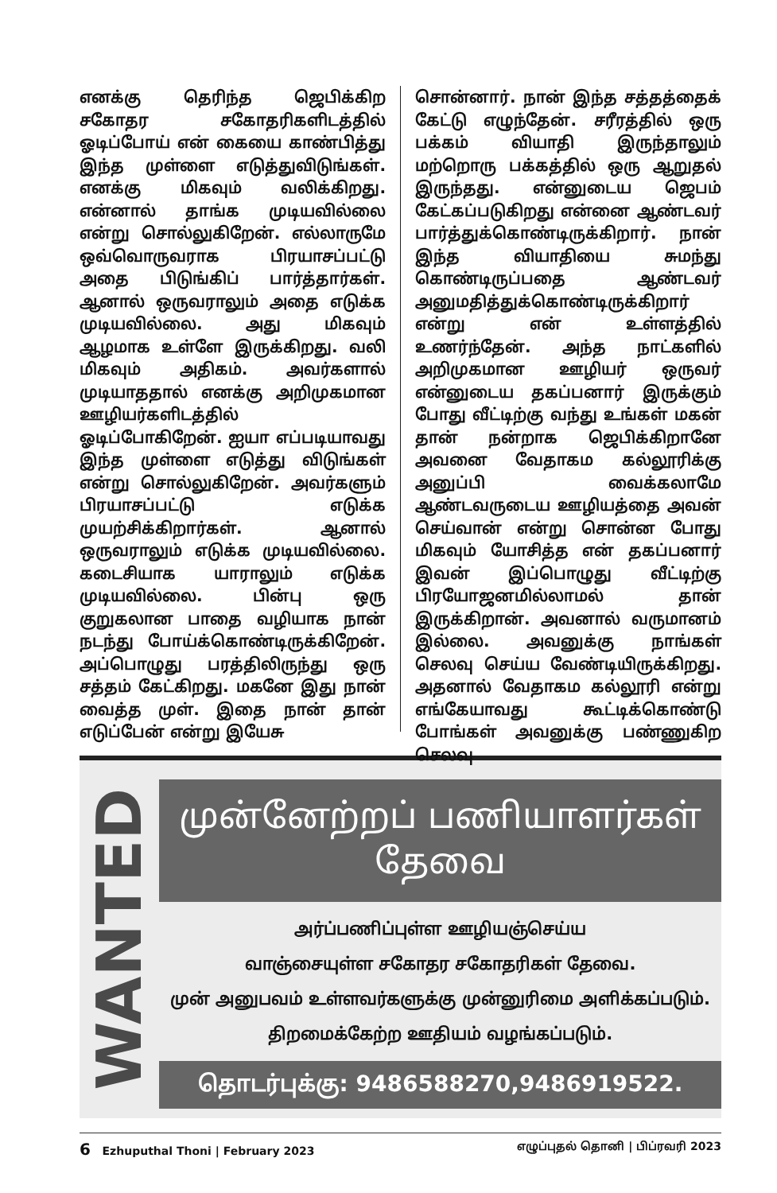எனக்கு தெரிந்த ஜெபிக்கிற சகோதர சகோதரிகளிடத்தில் ஓடிப்போய் என் கையை காண்பித்து இந்த முள்ளை எடுத்துவிடுங்கள். எனக்கு மிகவும் வலிக்கிறது. என்னால் தாங்க முடியவில்லை என்று சொல்லுகிறேன். எல்லாருமே ஒவ்வொருவராக பிரயாசப்பட்டு அதை பிடுங்கிப் பார்த்தார்கள். ஆனால் ஒருவராலும் அதை எடுக்க முடியவில்லை. அது மிகவும் ஆழமாக உள்ளே இருக்கிறது. வலி மிகவும் அதிகம். அவர்களால் முடியாததால் எனக்கு அறிமுகமான ஊழியர்களிடத்தில் ஓடிப்போகிறேன். ஐயா எப்படியாவது இந்த முள்ளை எடுத்து விடுங்கள் என்று சொல்லுகிறேன். அவர்களும் பிரயாசப்பட்டு எடுக்க முயற்சிக்கிறார்கள். ஆனால் ஒருவராலும் எடுக்க முடியவில்லை. கடைசியாக யாராலும் எடுக்க முடியவில்லை. பின்பு ஒரு குறுகலான பாதை வழியாக நான் நடந்து போய்க்கொண்டிருக்கிறேன். அப்பொழுது பரத்திலிருந்து ஒரு சத்தம் கேட்கிறது. மகனே இது நான் வைத்த முள். இதை நான் தான் எடுப்பேன் என்று இயேசு
சொன்னார். நான் இந்த சத்தத்தைக் கேட்டு எழுந்தேன். சரீரத்தில் ஒரு பக்கம் வியாதி இருந்தாலும் மற்றொரு பக்கத்தில் ஒரு ஆறுதல் இருந்தது. என்னுடைய ஜெபம் கேட்கப்படுகிறது என்னை ஆண்டவர் பார்த்துக்கொண்டிருக்கிறார். நான் இந்த வியாதியை சுமந்து கொண்டிருப்பதை ஆண்டவர் அனுமதித்துக்கொண்டிருக்கிறார் என்று என் உள்ளத்தில் உணர்ந்தேன். அந்த நாட்களில் அறிமுகமான ஊழியர் ஒருவர் என்னுடைய தகப்பனார் இருக்கும் போது வீட்டிற்கு வந்து உங்கள் மகன் தான் நன்றாக ஜெபிக்கிறானே அவனை வேதாகம கல்லூரிக்கு அனுப்பி வைக்கலாமே ஆண்டவருடைய ஊழியத்தை அவன் செய்வான் என்று சொன்ன போது மிகவும் யோசித்த என் தகப்பனார் இவன் இப்பொழுது வீட்டிற்கு பிரயோஜனமில்லாமல் தான் இருக்கிறான். அவனால் வருமானம் இல்லை. அவனுக்கு நாங்கள் செலவு செய்ய வேண்டியிருக்கிறது. அதனால் வேதாகம கல்லூரி என்று எங்கேயாவது கூட்டிக்கொண்டு போங்கள் அவனுக்கு பண்ணுகிற செலவு
WANTED
முன்னேற்றப் பணியாளர்கள் தேவை
அர்ப்பணிப்புள்ள ஊழியஞ்செய்ய
வாஞ்சையுள்ள சகோதர சகோதரிகள் தேவை.
முன் அனுபவம் உள்ளவர்களுக்கு முன்னுரிமை அளிக்கப்படும்.
திறமைக்கேற்ற ஊதியம் வழங்கப்படும்.
தொடர்புக்கு: 9486588270,9486919522.
6 Ezhuputhal Thoni | February 2023 எழுப்புதல் தொனி | பிப்ரவரி 2023